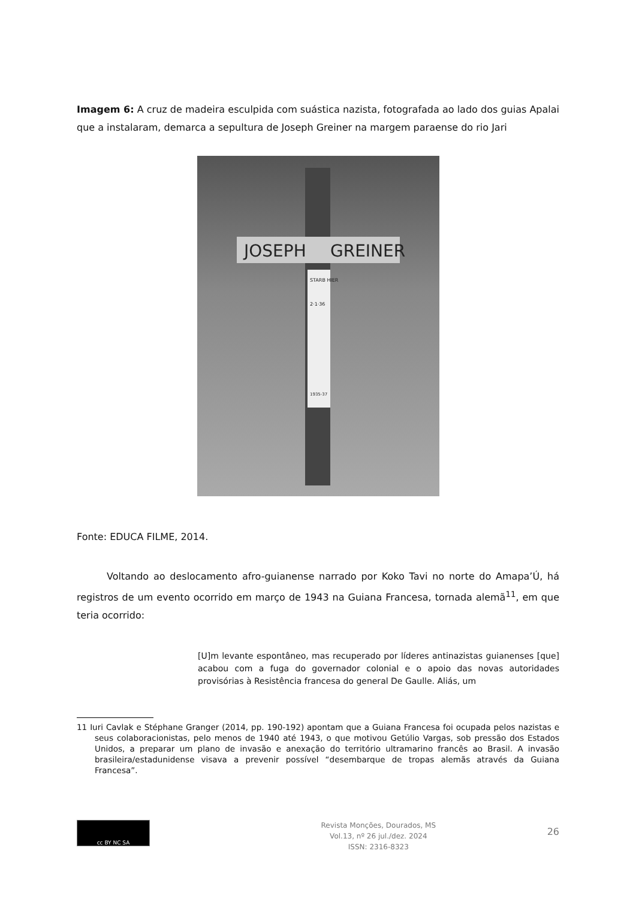Imagem 6: A cruz de madeira esculpida com suástica nazista, fotografada ao lado dos guias Apalai que a instalaram, demarca a sepultura de Joseph Greiner na margem paraense do rio Jari
JOSEPH
GREINER
STARB HIER
2·1·36
1935-37
Fonte: EDUCA FILME, 2014.
Voltando ao deslocamento afro-guianense narrado por Koko Tavi no norte do Amapa’Ú, há registros de um evento ocorrido em março de 1943 na Guiana Francesa, tornada alemã<sup>11</sup>, em que teria ocorrido:
[U]m levante espontâneo, mas recuperado por líderes antinazistas guianenses [que] acabou com a fuga do governador colonial e o apoio das novas autoridades provisórias à Resistência francesa do general De Gaulle. Aliás, um
11 Iuri Cavlak e Stéphane Granger (2014, pp. 190-192) apontam que a Guiana Francesa foi ocupada pelos nazistas e seus colaboracionistas, pelo menos de 1940 até 1943, o que motivou Getúlio Vargas, sob pressão dos Estados Unidos, a preparar um plano de invasão e anexação do território ultramarino francês ao Brasil. A invasão brasileira/estadunidense visava a prevenir possível “desembarque de tropas alemãs através da Guiana Francesa”.
cc BY NC SA
Revista Monções, Dourados, MS
Vol.13, nº 26 jul./dez. 2024
ISSN: 2316-8323
26